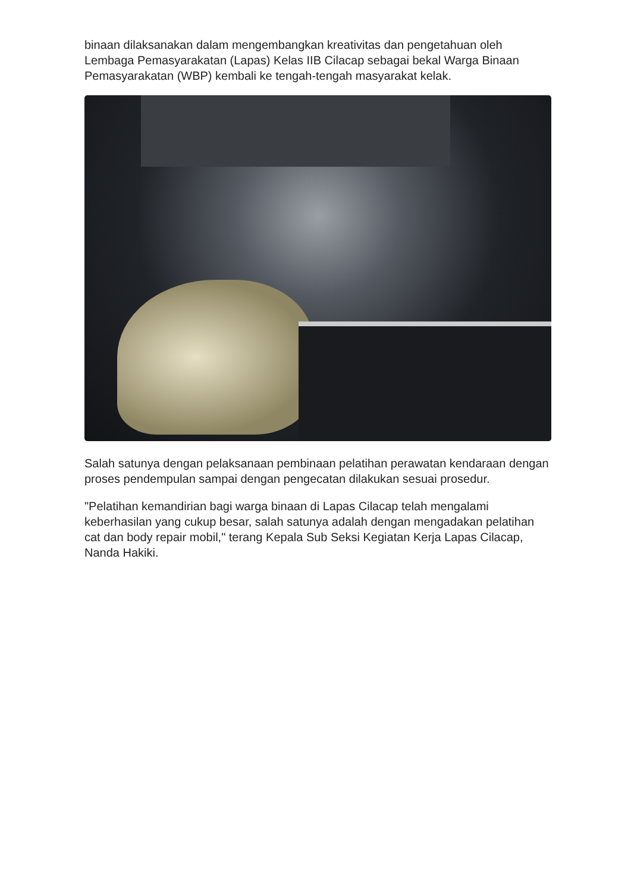binaan dilaksanakan dalam mengembangkan kreativitas dan pengetahuan oleh Lembaga Pemasyarakatan (Lapas) Kelas IIB Cilacap sebagai bekal Warga Binaan Pemasyarakatan (WBP) kembali ke tengah-tengah masyarakat kelak.
Salah satunya dengan pelaksanaan pembinaan pelatihan perawatan kendaraan dengan proses pendempulan sampai dengan pengecatan dilakukan sesuai prosedur.
"Pelatihan kemandirian bagi warga binaan di Lapas Cilacap telah mengalami keberhasilan yang cukup besar, salah satunya adalah dengan mengadakan pelatihan cat dan body repair mobil," terang Kepala Sub Seksi Kegiatan Kerja Lapas Cilacap, Nanda Hakiki.